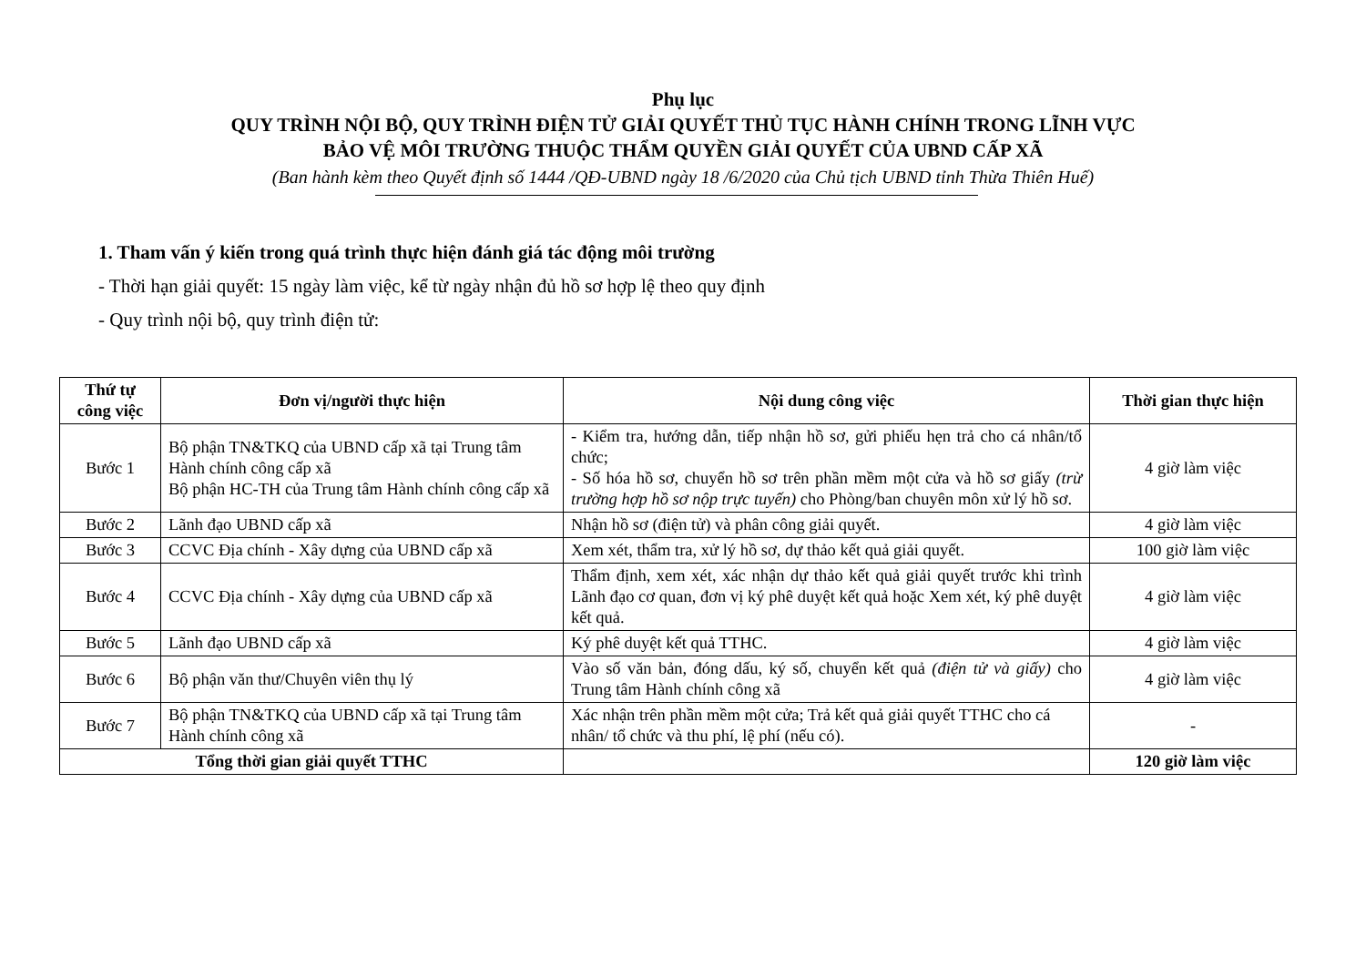Phụ lục
QUY TRÌNH NỘI BỘ, QUY TRÌNH ĐIỆN TỬ GIẢI QUYẾT THỦ TỤC HÀNH CHÍNH TRONG LĨNH VỰC
BẢO VỆ MÔI TRƯỜNG THUỘC THẨM QUYỀN GIẢI QUYẾT CỦA UBND CẤP XÃ
(Ban hành kèm theo Quyết định số 1444 /QĐ-UBND ngày 18 /6/2020 của Chủ tịch UBND tỉnh Thừa Thiên Huế)
1. Tham vấn ý kiến trong quá trình thực hiện đánh giá tác động môi trường
- Thời hạn giải quyết: 15 ngày làm việc, kể từ ngày nhận đủ hồ sơ hợp lệ theo quy định
- Quy trình nội bộ, quy trình điện tử:
| Thứ tự công việc | Đơn vị/người thực hiện | Nội dung công việc | Thời gian thực hiện |
| --- | --- | --- | --- |
| Bước 1 | Bộ phận TN&TKQ của UBND cấp xã tại Trung tâm Hành chính công cấp xã Bộ phận HC-TH của Trung tâm Hành chính công cấp xã | - Kiểm tra, hướng dẫn, tiếp nhận hồ sơ, gửi phiếu hẹn trả cho cá nhân/tổ chức; - Số hóa hồ sơ, chuyển hồ sơ trên phần mềm một cửa và hồ sơ giấy (trừ trường hợp hồ sơ nộp trực tuyến) cho Phòng/ban chuyên môn xử lý hồ sơ. | 4 giờ làm việc |
| Bước 2 | Lãnh đạo UBND cấp xã | Nhận hồ sơ (điện tử) và phân công giải quyết. | 4 giờ làm việc |
| Bước 3 | CCVC Địa chính - Xây dựng của UBND cấp xã | Xem xét, thẩm tra, xử lý hồ sơ, dự thảo kết quả giải quyết. | 100 giờ làm việc |
| Bước 4 | CCVC Địa chính - Xây dựng của UBND cấp xã | Thẩm định, xem xét, xác nhận dự thảo kết quả giải quyết trước khi trình Lãnh đạo cơ quan, đơn vị ký phê duyệt kết quả hoặc Xem xét, ký phê duyệt kết quả. | 4 giờ làm việc |
| Bước 5 | Lãnh đạo UBND cấp xã | Ký phê duyệt kết quả TTHC. | 4 giờ làm việc |
| Bước 6 | Bộ phận văn thư/Chuyên viên thụ lý | Vào số văn bản, đóng dấu, ký số, chuyển kết quả (điện tử và giấy) cho Trung tâm Hành chính công xã | 4 giờ làm việc |
| Bước 7 | Bộ phận TN&TKQ của UBND cấp xã tại Trung tâm Hành chính công xã | Xác nhận trên phần mềm một cửa; Trả kết quả giải quyết TTHC cho cá nhân/ tổ chức và thu phí, lệ phí (nếu có). | - |
| Tổng thời gian giải quyết TTHC | | | 120 giờ làm việc |